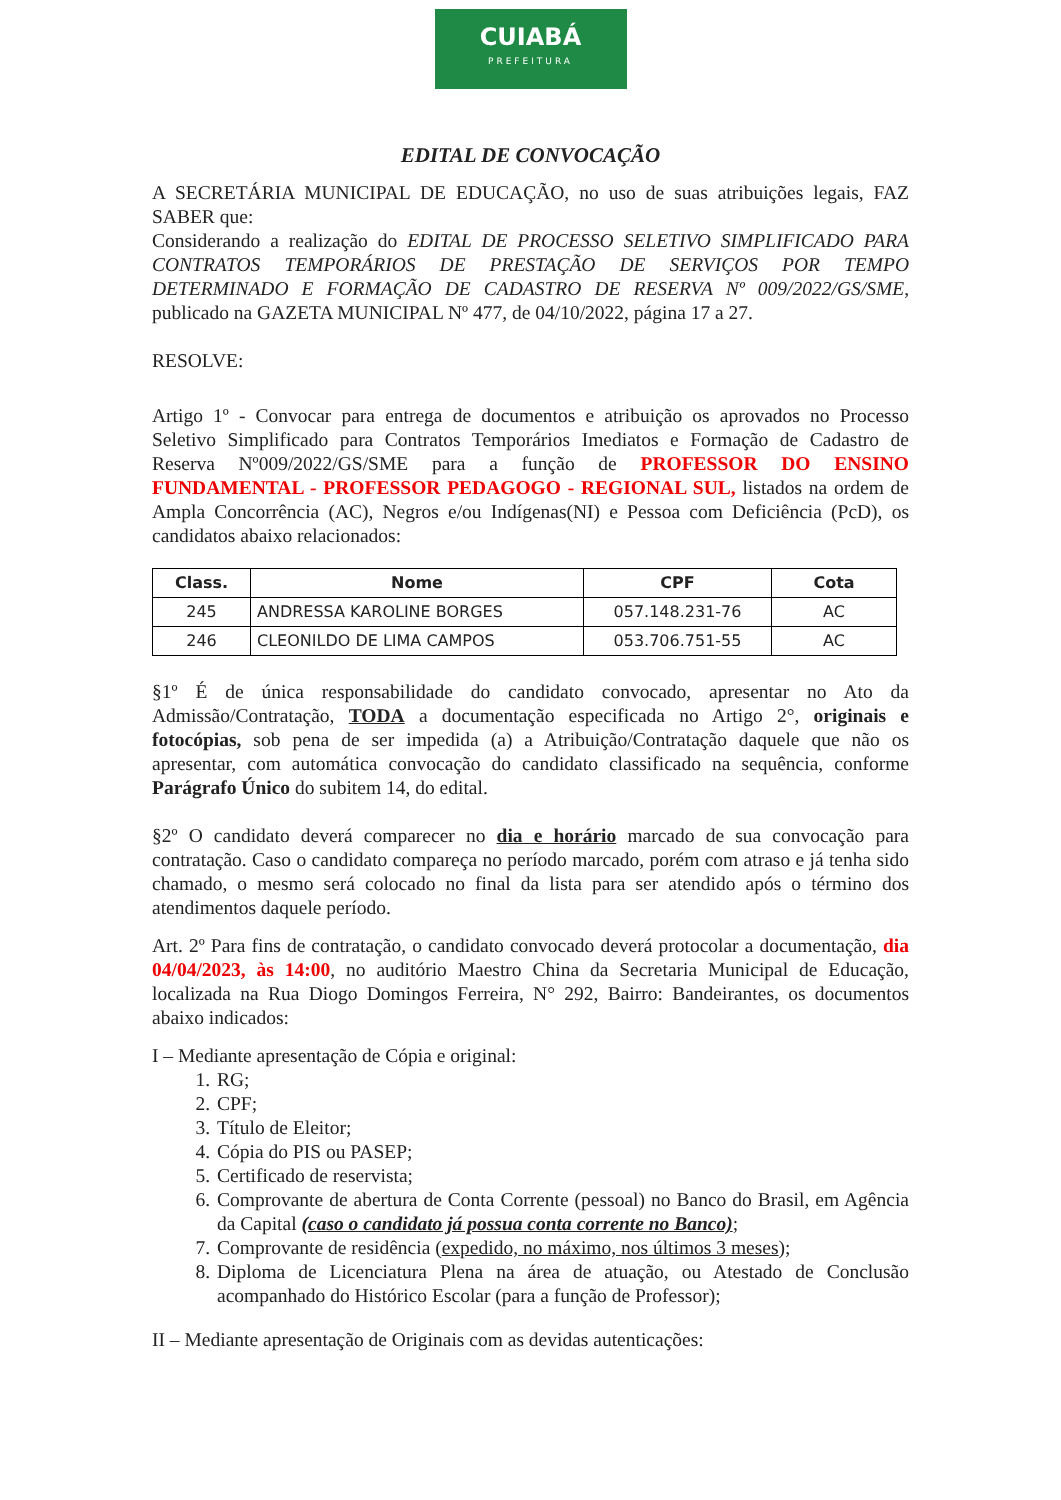CUIABÁ
PREFEITURA
EDITAL DE CONVOCAÇÃO
A SECRETÁRIA MUNICIPAL DE EDUCAÇÃO, no uso de suas atribuições legais, FAZ SABER que:
Considerando a realização do EDITAL DE PROCESSO SELETIVO SIMPLIFICADO PARA CONTRATOS TEMPORÁRIOS DE PRESTAÇÃO DE SERVIÇOS POR TEMPO DETERMINADO E FORMAÇÃO DE CADASTRO DE RESERVA Nº 009/2022/GS/SME, publicado na GAZETA MUNICIPAL Nº 477, de 04/10/2022, página 17 a 27.
RESOLVE:
Artigo 1º - Convocar para entrega de documentos e atribuição os aprovados no Processo Seletivo Simplificado para Contratos Temporários Imediatos e Formação de Cadastro de Reserva Nº009/2022/GS/SME para a função de PROFESSOR DO ENSINO FUNDAMENTAL - PROFESSOR PEDAGOGO - REGIONAL SUL, listados na ordem de Ampla Concorrência (AC), Negros e/ou Indígenas(NI) e Pessoa com Deficiência (PcD), os candidatos abaixo relacionados:
| Class. | Nome | CPF | Cota |
| --- | --- | --- | --- |
| 245 | ANDRESSA KAROLINE BORGES | 057.148.231-76 | AC |
| 246 | CLEONILDO DE LIMA CAMPOS | 053.706.751-55 | AC |
§1º É de única responsabilidade do candidato convocado, apresentar no Ato da Admissão/Contratação, TODA a documentação especificada no Artigo 2°, originais e fotocópias, sob pena de ser impedida (a) a Atribuição/Contratação daquele que não os apresentar, com automática convocação do candidato classificado na sequência, conforme Parágrafo Único do subitem 14, do edital.
§2º O candidato deverá comparecer no dia e horário marcado de sua convocação para contratação. Caso o candidato compareça no período marcado, porém com atraso e já tenha sido chamado, o mesmo será colocado no final da lista para ser atendido após o término dos atendimentos daquele período.
Art. 2º Para fins de contratação, o candidato convocado deverá protocolar a documentação, dia 04/04/2023, às 14:00, no auditório Maestro China da Secretaria Municipal de Educação, localizada na Rua Diogo Domingos Ferreira, N° 292, Bairro: Bandeirantes, os documentos abaixo indicados:
I – Mediante apresentação de Cópia e original:
1. RG;
2. CPF;
3. Título de Eleitor;
4. Cópia do PIS ou PASEP;
5. Certificado de reservista;
6. Comprovante de abertura de Conta Corrente (pessoal) no Banco do Brasil, em Agência da Capital (caso o candidato já possua conta corrente no Banco);
7. Comprovante de residência (expedido, no máximo, nos últimos 3 meses);
8. Diploma de Licenciatura Plena na área de atuação, ou Atestado de Conclusão acompanhado do Histórico Escolar (para a função de Professor);
II – Mediante apresentação de Originais com as devidas autenticações: